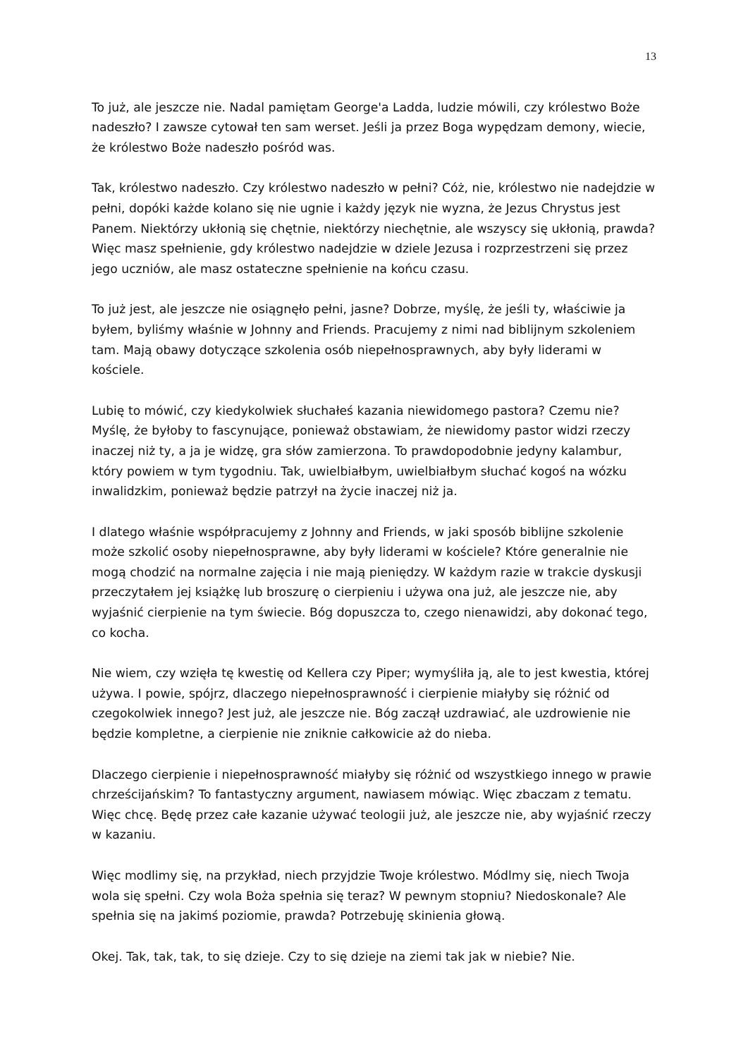13
To już, ale jeszcze nie. Nadal pamiętam George'a Ladda, ludzie mówili, czy królestwo Boże nadeszło? I zawsze cytował ten sam werset. Jeśli ja przez Boga wypędzam demony, wiecie, że królestwo Boże nadeszło pośród was.
Tak, królestwo nadeszło. Czy królestwo nadeszło w pełni? Cóż, nie, królestwo nie nadejdzie w pełni, dopóki każde kolano się nie ugnie i każdy język nie wyzna, że Jezus Chrystus jest Panem. Niektórzy ukłonią się chętnie, niektórzy niechętnie, ale wszyscy się ukłonią, prawda? Więc masz spełnienie, gdy królestwo nadejdzie w dziele Jezusa i rozprzestrzeni się przez jego uczniów, ale masz ostateczne spełnienie na końcu czasu.
To już jest, ale jeszcze nie osiągnęło pełni, jasne? Dobrze, myślę, że jeśli ty, właściwie ja byłem, byliśmy właśnie w Johnny and Friends. Pracujemy z nimi nad biblijnym szkoleniem tam. Mają obawy dotyczące szkolenia osób niepełnosprawnych, aby były liderami w kościele.
Lubię to mówić, czy kiedykolwiek słuchałeś kazania niewidomego pastora? Czemu nie? Myślę, że byłoby to fascynujące, ponieważ obstawiam, że niewidomy pastor widzi rzeczy inaczej niż ty, a ja je widzę, gra słów zamierzona. To prawdopodobnie jedyny kalambur, który powiem w tym tygodniu. Tak, uwielbiałbym, uwielbiałbym słuchać kogoś na wózku inwalidzkim, ponieważ będzie patrzył na życie inaczej niż ja.
I dlatego właśnie współpracujemy z Johnny and Friends, w jaki sposób biblijne szkolenie może szkolić osoby niepełnosprawne, aby były liderami w kościele? Które generalnie nie mogą chodzić na normalne zajęcia i nie mają pieniędzy. W każdym razie w trakcie dyskusji przeczytałem jej książkę lub broszurę o cierpieniu i używa ona już, ale jeszcze nie, aby wyjaśnić cierpienie na tym świecie. Bóg dopuszcza to, czego nienawidzi, aby dokonać tego, co kocha.
Nie wiem, czy wzięła tę kwestię od Kellera czy Piper; wymyśliła ją, ale to jest kwestia, której używa. I powie, spójrz, dlaczego niepełnosprawność i cierpienie miałyby się różnić od czegokolwiek innego? Jest już, ale jeszcze nie. Bóg zaczął uzdrawiać, ale uzdrowienie nie będzie kompletne, a cierpienie nie zniknie całkowicie aż do nieba.
Dlaczego cierpienie i niepełnosprawność miałyby się różnić od wszystkiego innego w prawie chrześcijańskim? To fantastyczny argument, nawiasem mówiąc. Więc zbaczam z tematu. Więc chcę. Będę przez całe kazanie używać teologii już, ale jeszcze nie, aby wyjaśnić rzeczy w kazaniu.
Więc modlimy się, na przykład, niech przyjdzie Twoje królestwo. Módlmy się, niech Twoja wola się spełni. Czy wola Boża spełnia się teraz? W pewnym stopniu? Niedoskonale? Ale spełnia się na jakimś poziomie, prawda? Potrzebuję skinienia głową.
Okej. Tak, tak, tak, to się dzieje. Czy to się dzieje na ziemi tak jak w niebie? Nie.